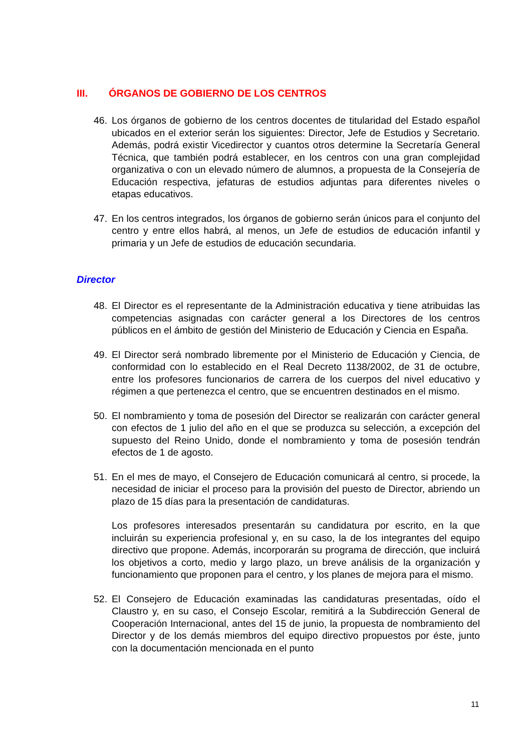III. ÓRGANOS DE GOBIERNO DE LOS CENTROS
46. Los órganos de gobierno de los centros docentes de titularidad del Estado español ubicados en el exterior serán los siguientes: Director, Jefe de Estudios y Secretario. Además, podrá existir Vicedirector y cuantos otros determine la Secretaría General Técnica, que también podrá establecer, en los centros con una gran complejidad organizativa o con un elevado número de alumnos, a propuesta de la Consejería de Educación respectiva, jefaturas de estudios adjuntas para diferentes niveles o etapas educativos.
47. En los centros integrados, los órganos de gobierno serán únicos para el conjunto del centro y entre ellos habrá, al menos, un Jefe de estudios de educación infantil y primaria y un Jefe de estudios de educación secundaria.
Director
48. El Director es el representante de la Administración educativa y tiene atribuidas las competencias asignadas con carácter general a los Directores de los centros públicos en el ámbito de gestión del Ministerio de Educación y Ciencia en España.
49. El Director será nombrado libremente por el Ministerio de Educación y Ciencia, de conformidad con lo establecido en el Real Decreto 1138/2002, de 31 de octubre, entre los profesores funcionarios de carrera de los cuerpos del nivel educativo y régimen a que pertenezca el centro, que se encuentren destinados en el mismo.
50. El nombramiento y toma de posesión del Director se realizarán con carácter general con efectos de 1 julio del año en el que se produzca su selección, a excepción del supuesto del Reino Unido, donde el nombramiento y toma de posesión tendrán efectos de 1 de agosto.
51. En el mes de mayo, el Consejero de Educación comunicará al centro, si procede, la necesidad de iniciar el proceso para la provisión del puesto de Director, abriendo un plazo de 15 días para la presentación de candidaturas.
Los profesores interesados presentarán su candidatura por escrito, en la que incluirán su experiencia profesional y, en su caso, la de los integrantes del equipo directivo que propone. Además, incorporarán su programa de dirección, que incluirá los objetivos a corto, medio y largo plazo, un breve análisis de la organización y funcionamiento que proponen para el centro, y los planes de mejora para el mismo.
52. El Consejero de Educación examinadas las candidaturas presentadas, oído el Claustro y, en su caso, el Consejo Escolar, remitirá a la Subdirección General de Cooperación Internacional, antes del 15 de junio, la propuesta de nombramiento del Director y de los demás miembros del equipo directivo propuestos por éste, junto con la documentación mencionada en el punto
11